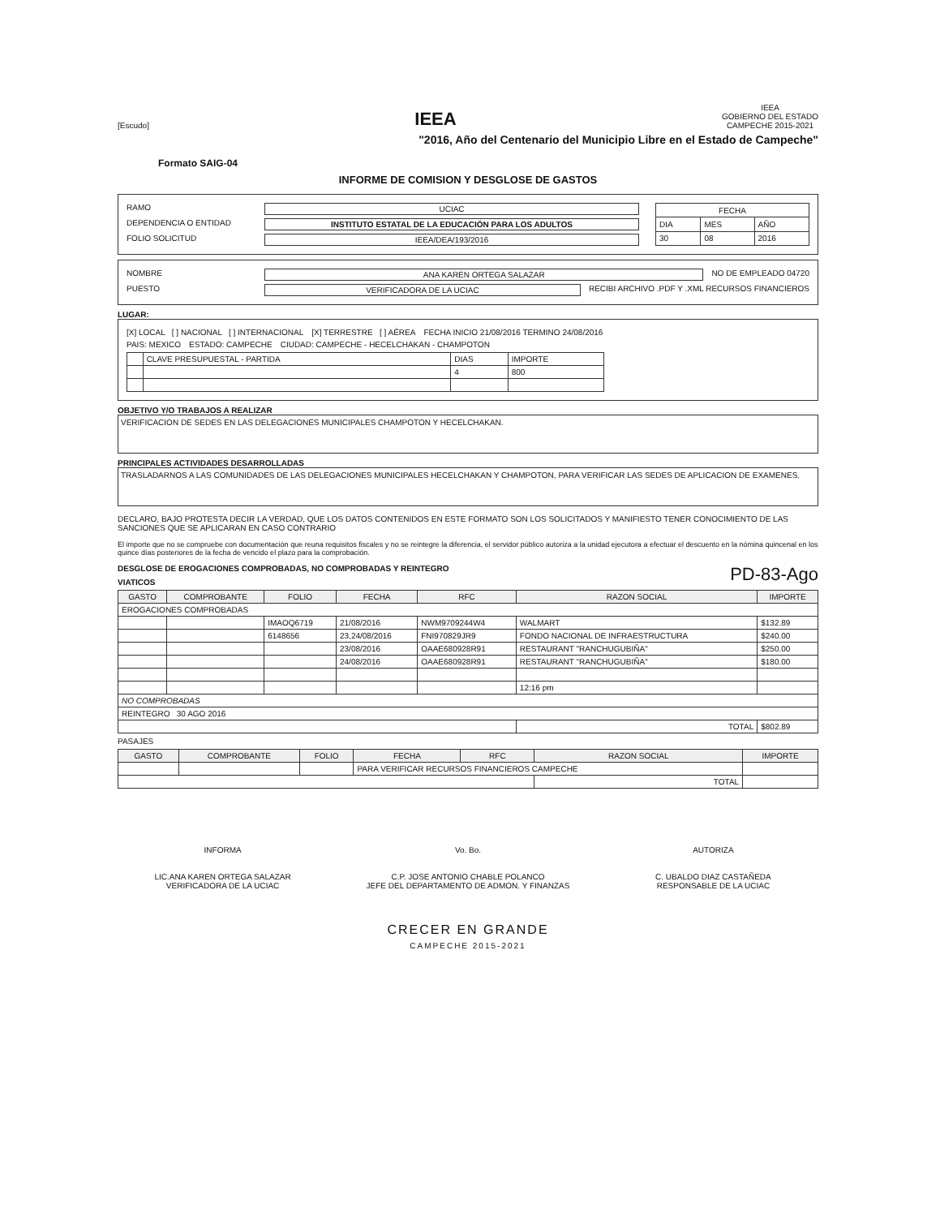[Escudo]
IEEA
IEEA
GOBIERNO DEL ESTADO
CAMPECHE 2015-2021
"2016, Año del Centenario del Municipio Libre en el Estado de Campeche"
Formato SAIG-04
INFORME DE COMISION Y DESGLOSE DE GASTOS
RAMO UCIAC
DEPENDENCIA O ENTIDAD INSTITUTO ESTATAL DE LA EDUCACIÓN PARA LOS ADULTOS
FOLIO SOLICITUD IEEA/DEA/193/2016
| FECHA | | |
| DIA | MES | AÑO |
| 30 | 08 | 2016 |
NOMBRE ANA KAREN ORTEGA SALAZAR NO DE EMPLEADO 04720
PUESTO VERIFICADORA DE LA UCIAC RECIBI ARCHIVO .PDF Y .XML RECURSOS FINANCIEROS
LUGAR:
[X] LOCAL [ ] NACIONAL [ ] INTERNACIONAL [X] TERRESTRE [ ] AÉREA FECHA INICIO 21/08/2016 TERMINO 24/08/2016
PAIS: MEXICO ESTADO: CAMPECHE CIUDAD: CAMPECHE - HECELCHAKAN - CHAMPOTON
| | CLAVE PRESUPUESTAL - PARTIDA | DIAS | IMPORTE |
| | | 4 | 800 |
OBJETIVO Y/O TRABAJOS A REALIZAR
VERIFICACION DE SEDES EN LAS DELEGACIONES MUNICIPALES CHAMPOTON Y HECELCHAKAN.
PRINCIPALES ACTIVIDADES DESARROLLADAS
TRASLADARNOS A LAS COMUNIDADES DE LAS DELEGACIONES MUNICIPALES HECELCHAKAN Y CHAMPOTON, PARA VERIFICAR LAS SEDES DE APLICACION DE EXAMENES.
DECLARO, BAJO PROTESTA DECIR LA VERDAD, QUE LOS DATOS CONTENIDOS EN ESTE FORMATO SON LOS SOLICITADOS Y MANIFIESTO TENER CONOCIMIENTO DE LAS SANCIONES QUE SE APLICARAN EN CASO CONTRARIO
El importe que no se compruebe con documentación que reuna requisitos fiscales y no se reintegre la diferencia, el servidor público autoriza a la unidad ejecutora a efectuar el descuento en la nómina quincenal en los quince días posteriores de la fecha de vencido el plazo para la comprobación.
DESGLOSE DE EROGACIONES COMPROBADAS, NO COMPROBADAS Y REINTEGRO PD-83-Ago
VIATICOS
| GASTO | COMPROBANTE | FOLIO | FECHA | RFC | RAZON SOCIAL | IMPORTE |
| --- | --- | --- | --- | --- | --- | --- |
| EROGACIONES COMPROBADAS | | | | | | |
| | | IMAOQ6719 | 21/08/2016 | NWM9709244W4 | WALMART | $132.89 |
| | | 6148656 | 23,24/08/2016 | FNI970829JR9 | FONDO NACIONAL DE INFRAESTRUCTURA | $240.00 |
| | | | 23/08/2016 | OAAE680928R91 | RESTAURANT "RANCHUGUBIÑA" | $250.00 |
| | | | 24/08/2016 | OAAE680928R91 | RESTAURANT "RANCHUGUBIÑA" | $180.00 |
| | | | | | 12:16 pm | |
| NO COMPROBADAS | | | | | | |
| REINTEGRO 30 AGO 2016 | | | | | | |
| | | | | | TOTAL | $802.89 |
PASAJES
| GASTO | COMPROBANTE | FOLIO | FECHA | RFC | RAZON SOCIAL | IMPORTE |
| --- | --- | --- | --- | --- | --- | --- |
| | | | PARA VERIFICAR RECURSOS FINANCIEROS CAMPECHE | | | |
| | | | | | TOTAL | |
INFORMA
LIC.ANA KAREN ORTEGA SALAZAR
VERIFICADORA DE LA UCIAC
Vo. Bo.
C.P. JOSE ANTONIO CHABLE POLANCO
JEFE DEL DEPARTAMENTO DE ADMON. Y FINANZAS
AUTORIZA
C. UBALDO DIAZ CASTAÑEDA
RESPONSABLE DE LA UCIAC
CRECER EN GRANDE
CAMPECHE 2015-2021